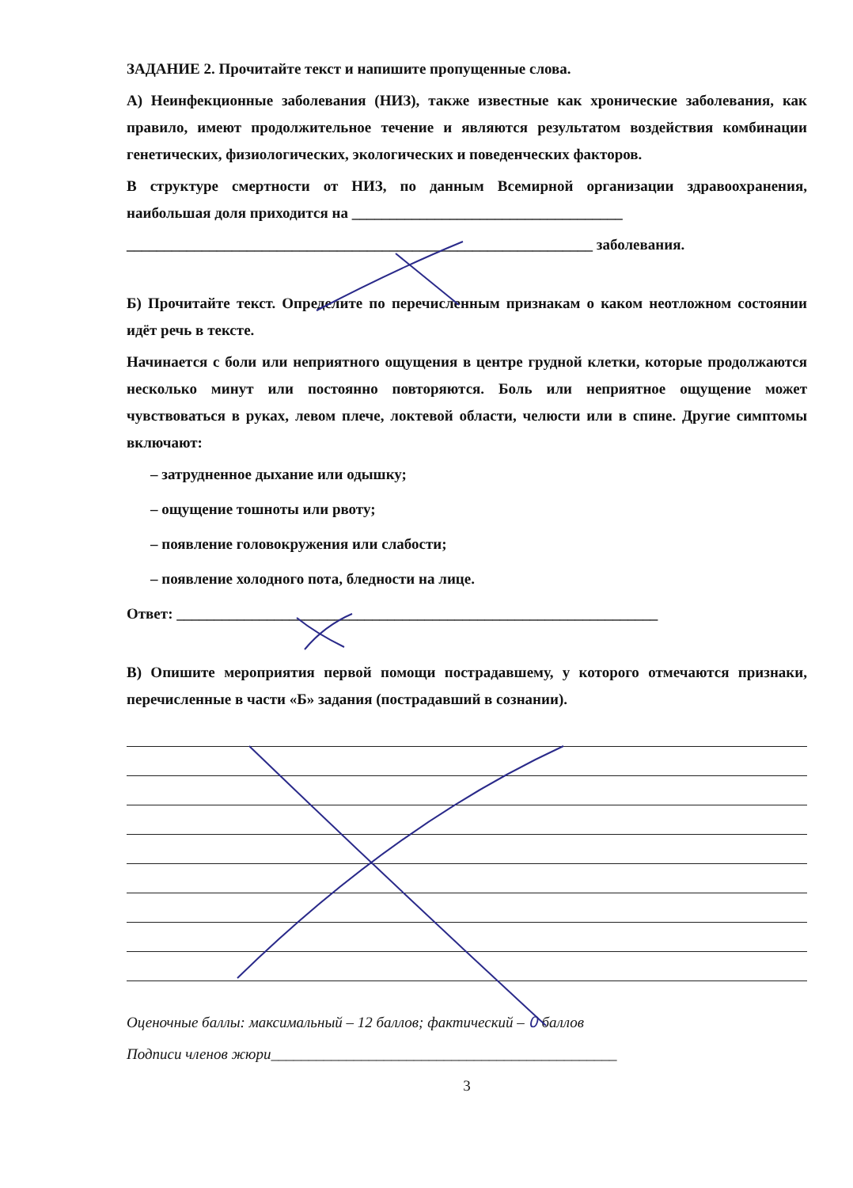ЗАДАНИЕ 2. Прочитайте текст и напишите пропущенные слова.
А) Неинфекционные заболевания (НИЗ), также известные как хронические заболевания, как правило, имеют продолжительное течение и являются результатом воздействия комбинации генетических, физиологических, экологических и поведенческих факторов.
В структуре смертности от НИЗ, по данным Всемирной организации здравоохранения, наибольшая доля приходится на ____________________________________
______________________________________________________________ заболевания.
Б) Прочитайте текст. Определите по перечисленным признакам о каком неотложном состоянии идёт речь в тексте.
Начинается с боли или неприятного ощущения в центре грудной клетки, которые продолжаются несколько минут или постоянно повторяются. Боль или неприятное ощущение может чувствоваться в руках, левом плече, локтевой области, челюсти или в спине. Другие симптомы включают:
– затрудненное дыхание или одышку;
– ощущение тошноты или рвоту;
– появление головокружения или слабости;
– появление холодного пота, бледности на лице.
Ответ: ________________________________________________________________
В) Опишите мероприятия первой помощи пострадавшему, у которого отмечаются признаки, перечисленные в части «Б» задания (пострадавший в сознании).
Оценочные баллы: максимальный – 12 баллов; фактический – 0 баллов
Подписи членов жюри______________________________________________
3